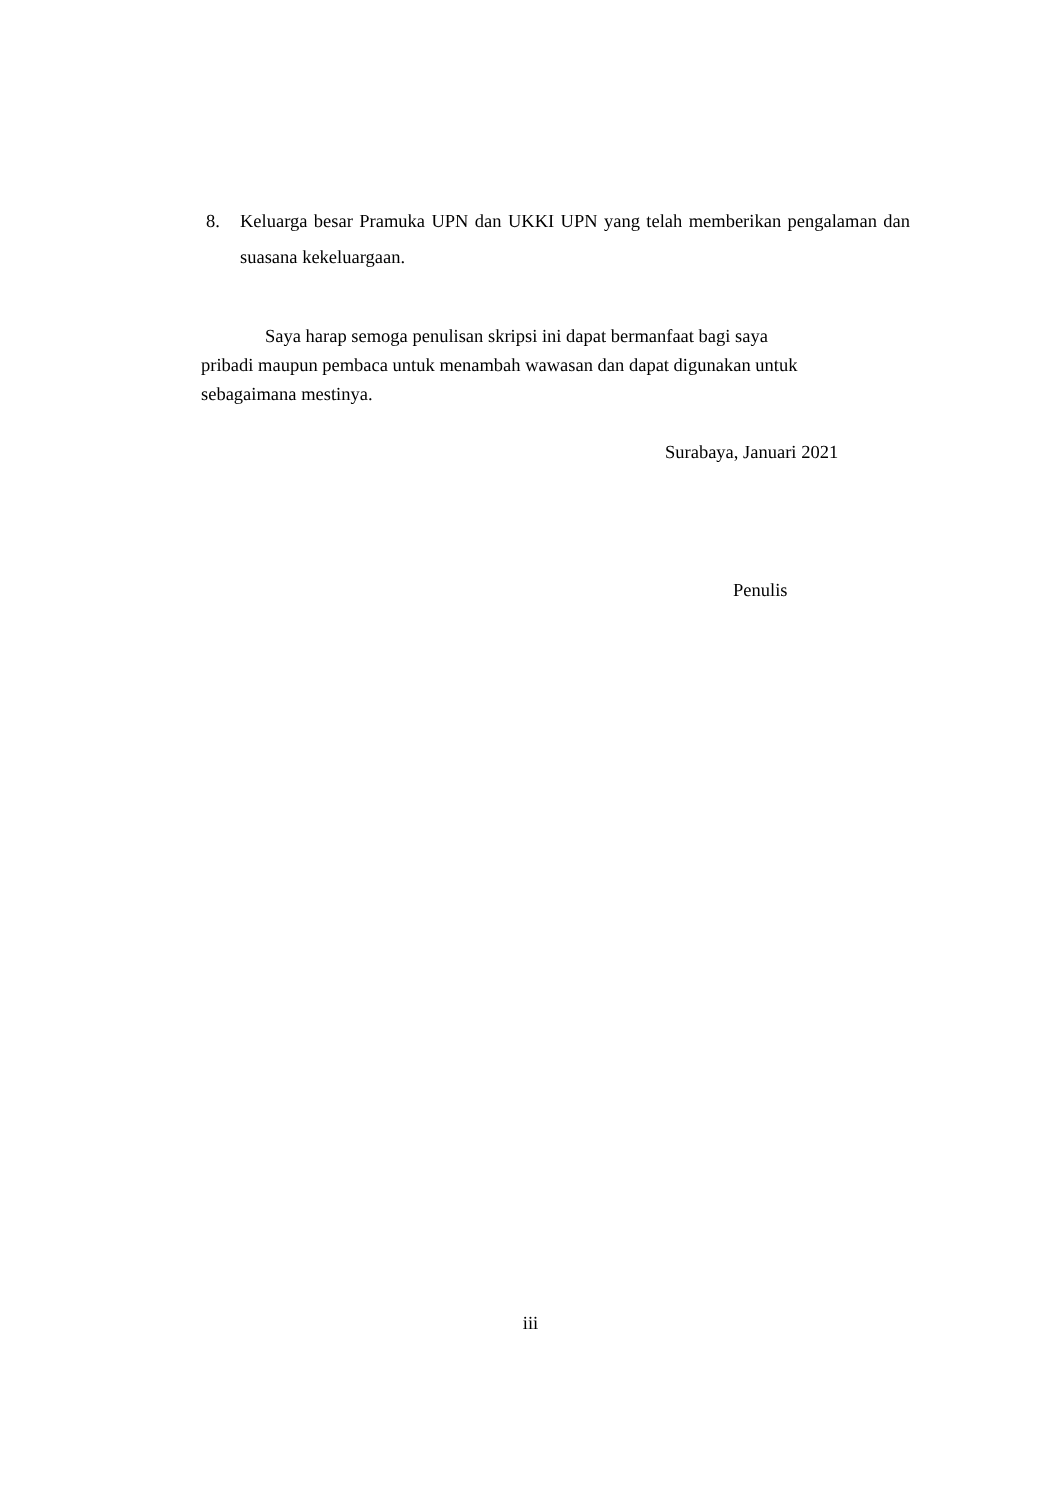8. Keluarga besar Pramuka UPN dan UKKI UPN yang telah memberikan pengalaman dan suasana kekeluargaan.
Saya harap semoga penulisan skripsi ini dapat bermanfaat bagi saya
pribadi maupun pembaca untuk menambah wawasan dan dapat digunakan untuk
sebagaimana mestinya.
Surabaya, Januari 2021
Penulis
iii